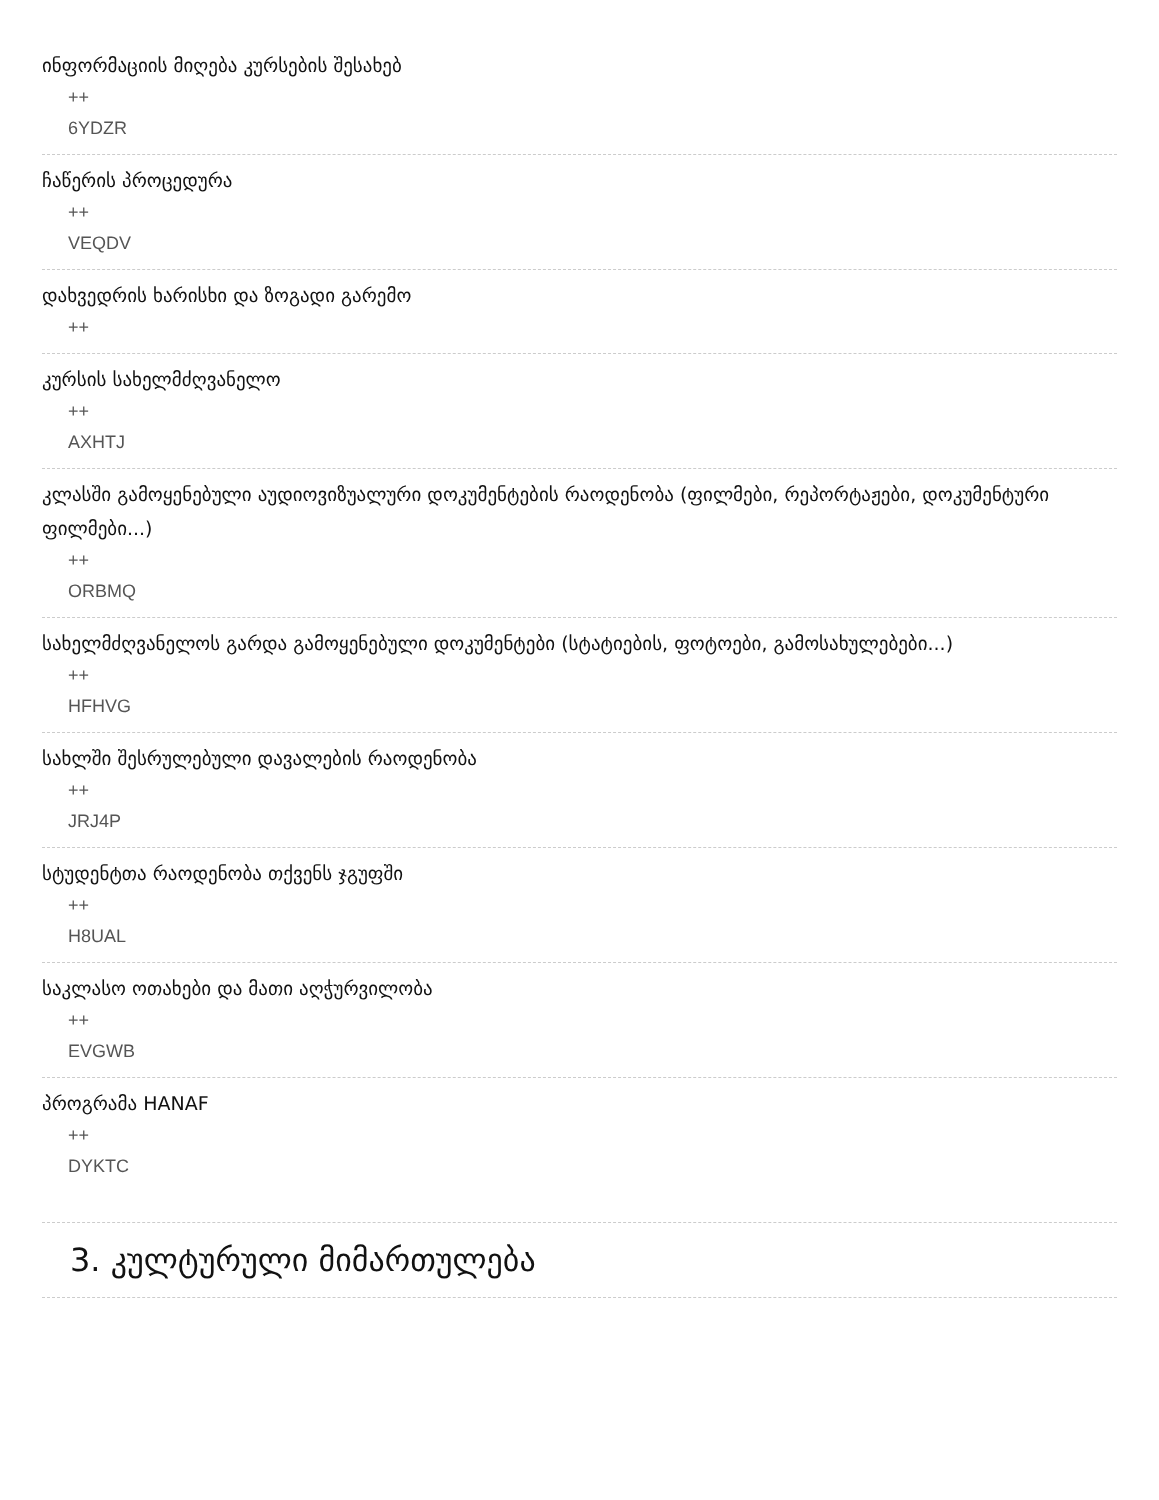ინფორმაციის მიღება კურსების შესახებ
++
6YDZR
ჩაწერის პროცედურა
++
VEQDV
დახვედრის ხარისხი და ზოგადი გარემო
++
კურსის სახელმძღვანელო
++
AXHTJ
კლასში გამოყენებული აუდიოვიზუალური დოკუმენტების რაოდენობა (ფილმები, რეპორტაჟები, დოკუმენტური ფილმები...)
++
ORBMQ
სახელმძღვანელოს გარდა გამოყენებული დოკუმენტები (სტატიების, ფოტოები, გამოსახულებები...)
++
HFHVG
სახლში შესრულებული დავალების რაოდენობა
++
JRJ4P
სტუდენტთა რაოდენობა თქვენს ჯგუფში
++
H8UAL
საკლასო ოთახები და მათი აღჭურვილობა
++
EVGWB
პროგრამა HANAF
++
DYKTC
3. კულტურული მიმართულება